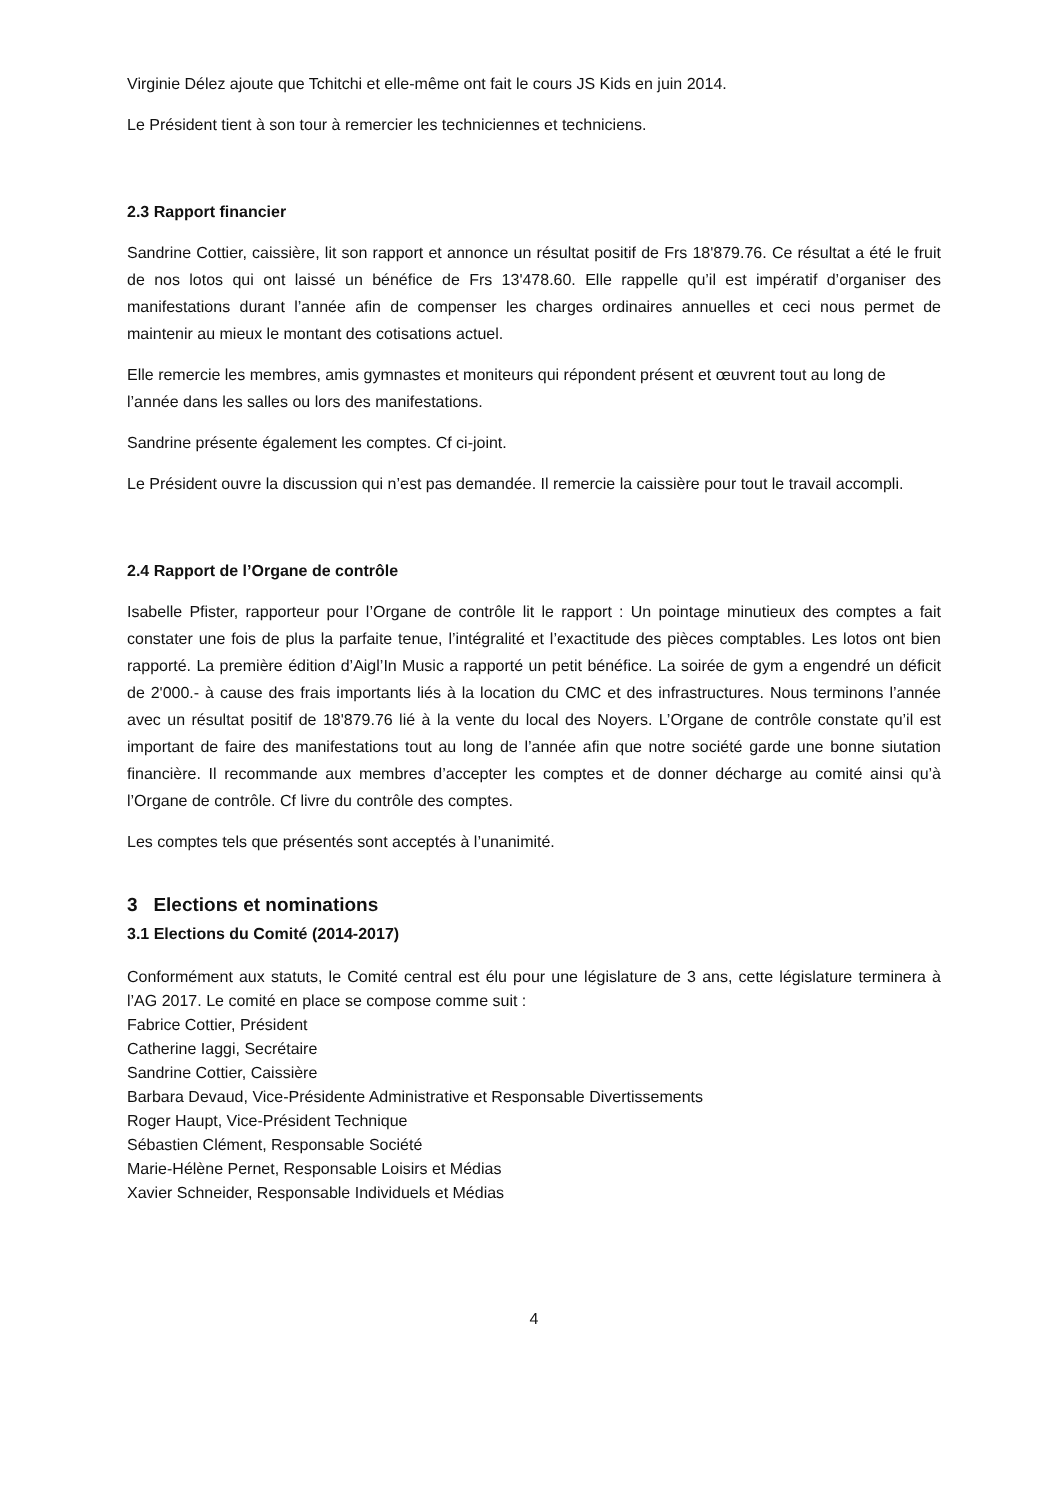Virginie Délez ajoute que Tchitchi et elle-même ont fait le cours JS Kids en juin 2014.
Le Président tient à son tour à remercier les techniciennes et techniciens.
2.3 Rapport financier
Sandrine Cottier, caissière, lit son rapport et annonce un résultat positif de Frs 18'879.76. Ce résultat a été le fruit de nos lotos qui ont laissé un bénéfice de Frs 13'478.60. Elle rappelle qu’il est impératif d’organiser des manifestations durant l’année afin de compenser les charges ordinaires annuelles et ceci nous permet de maintenir au mieux le montant des cotisations actuel.
Elle remercie les membres, amis gymnastes et moniteurs qui répondent présent et œuvrent tout au long de l’année dans les salles ou lors des manifestations.
Sandrine présente également les comptes. Cf ci-joint.
Le Président ouvre la discussion qui n’est pas demandée. Il remercie la caissière pour tout le travail accompli.
2.4 Rapport de l’Organe de contrôle
Isabelle Pfister, rapporteur pour l’Organe de contrôle lit le rapport : Un pointage minutieux des comptes a fait constater une fois de plus la parfaite tenue, l’intégralité et l’exactitude des pièces comptables. Les lotos ont bien rapporté. La première édition d’Aigl’In Music a rapporté un petit bénéfice. La soirée de gym a engendré un déficit de 2'000.- à cause des frais importants liés à la location du CMC et des infrastructures. Nous terminons l’année avec un résultat positif de 18'879.76 lié à la vente du local des Noyers. L’Organe de contrôle constate qu’il est important de faire des manifestations tout au long de l’année afin que notre société garde une bonne siutation financière. Il recommande aux membres d’accepter les comptes et de donner décharge au comité ainsi qu’à l’Organe de contrôle. Cf livre du contrôle des comptes.
Les comptes tels que présentés sont acceptés à l’unanimité.
3 Elections et nominations
3.1 Elections du Comité (2014-2017)
Conformément aux statuts, le Comité central est élu pour une législature de 3 ans, cette législature terminera à l’AG 2017. Le comité en place se compose comme suit :
Fabrice Cottier, Président
Catherine Iaggi, Secrétaire
Sandrine Cottier, Caissière
Barbara Devaud, Vice-Présidente Administrative et Responsable Divertissements
Roger Haupt, Vice-Président Technique
Sébastien Clément, Responsable Société
Marie-Hélène Pernet, Responsable Loisirs et Médias
Xavier Schneider, Responsable Individuels et Médias
4